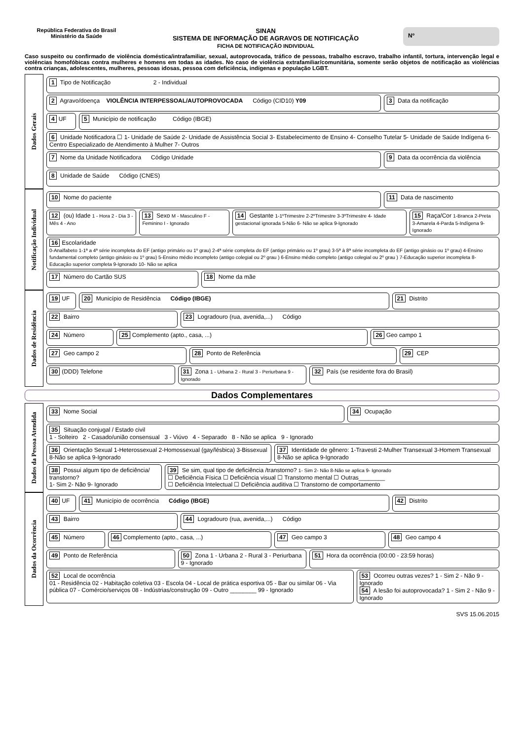República Federativa do Brasil
Ministério da Saúde
SINAN
SISTEMA DE INFORMAÇÃO DE AGRAVOS DE NOTIFICAÇÃO
FICHA DE NOTIFICAÇÃO INDIVIDUAL
Nº
Caso suspeito ou confirmado de violência doméstica/intrafamiliar, sexual, autoprovocada, tráfico de pessoas, trabalho escravo, trabalho infantil, tortura, intervenção legal e violências homofóbicas contra mulheres e homens em todas as idades. No caso de violência extrafamiliar/comunitária, somente serão objetos de notificação as violências contra crianças, adolescentes, mulheres, pessoas idosas, pessoa com deficiência, indígenas e população LGBT.
Dados Gerais
1 Tipo de Notificação 2 - Individual
2 Agravo/doença VIOLÊNCIA INTERPESSOAL/AUTOPROVOCADA Código (CID10) Y09
3 Data da notificação
4 UF 5 Município de notificação Código (IBGE)
6 Unidade Notificadora ☐ 1- Unidade de Saúde 2- Unidade de Assistência Social 3- Estabelecimento de Ensino 4- Conselho Tutelar 5- Unidade de Saúde Indígena 6- Centro Especializado de Atendimento à Mulher 7- Outros
7 Nome da Unidade Notificadora Código Unidade
9 Data da ocorrência da violência
8 Unidade de Saúde Código (CNES)
Notificação Individual
10 Nome do paciente 11 Data de nascimento
12 (ou) Idade 1 - Hora 2 - Dia 3 - Mês 4 - Ano
13 Sexo M - Masculino F - Feminino I - Ignorado
14 Gestante 1-1ºTrimestre 2-2ºTrimestre 3-3ºTrimestre 4- Idade gestacional ignorada 5-Não 6- Não se aplica 9-Ignorado
15 Raça/Cor 1-Branca 2-Preta 3-Amarela 4-Parda 5-Indígena 9- Ignorado
16 Escolaridade
0-Analfabeto 1-1ª a 4ª série incompleta do EF (antigo primário ou 1º grau) 2-4ª série completa do EF (antigo primário ou 1º grau) 3-5ª à 8ª série incompleta do EF (antigo ginásio ou 1º grau) 4-Ensino fundamental completo (antigo ginásio ou 1º grau) 5-Ensino médio incompleto (antigo colegial ou 2º grau ) 6-Ensino médio completo (antigo colegial ou 2º grau ) 7-Educação superior incompleta 8-Educação superior completa 9-Ignorado 10- Não se aplica
17 Número do Cartão SUS 18 Nome da mãe
Dados de Residência
19 UF 20 Município de Residência Código (IBGE)
21 Distrito
22 Bairro 23 Logradouro (rua, avenida,...) Código
24 Número 25 Complemento (apto., casa, ...)
26 Geo campo 1
27 Geo campo 2 28 Ponto de Referência 29 CEP
30 (DDD) Telefone 31 Zona 1 - Urbana 2 - Rural 3 - Periurbana 9 - Ignorado
32 País (se residente fora do Brasil)
Dados Complementares
Dados da Pessoa Atendida
33 Nome Social 34 Ocupação
35 Situação conjugal / Estado civil
1 - Solteiro 2 - Casado/união consensual 3 - Viúvo 4 - Separado 8 - Não se aplica 9 - Ignorado
36 Orientação Sexual 1-Heterossexual 2-Homossexual (gay/lésbica) 3-Bissexual 8-Não se aplica 9-Ignorado
37 Identidade de gênero: 1-Travesti 2-Mulher Transexual 3-Homem Transexual 8-Não se aplica 9-Ignorado
38 Possui algum tipo de deficiência/ transtorno?
1- Sim 2- Não 9- Ignorado
39 Se sim, qual tipo de deficiência /transtorno? 1- Sim 2- Não 8-Não se aplica 9- Ignorado
☐ Deficiência Física ☐ Deficiência visual ☐ Transtorno mental ☐ Outras________
☐ Deficiência Intelectual ☐ Deficiência auditiva ☐ Transtorno de comportamento
Dados da Ocorrência
40 UF 41 Município de ocorrência Código (IBGE)
42 Distrito
43 Bairro 44 Logradouro (rua, avenida,...) Código
45 Número 46 Complemento (apto., casa, ...)
47 Geo campo 3 48 Geo campo 4
49 Ponto de Referência 50 Zona 1 - Urbana 2 - Rural 3 - Periurbana 9 - Ignorado
51 Hora da ocorrência (00:00 - 23:59 horas)
52 Local de ocorrência
01 - Residência 02 - Habitação coletiva 03 - Escola 04 - Local de prática esportiva 05 - Bar ou similar 06 - Via pública 07 - Comércio/serviços 08 - Indústrias/construção 09 - Outro ________ 99 - Ignorado
53 Ocorreu outras vezes? 1 - Sim 2 - Não 9 - Ignorado
54 A lesão foi autoprovocada? 1 - Sim 2 - Não 9 - Ignorado
SVS 15.06.2015